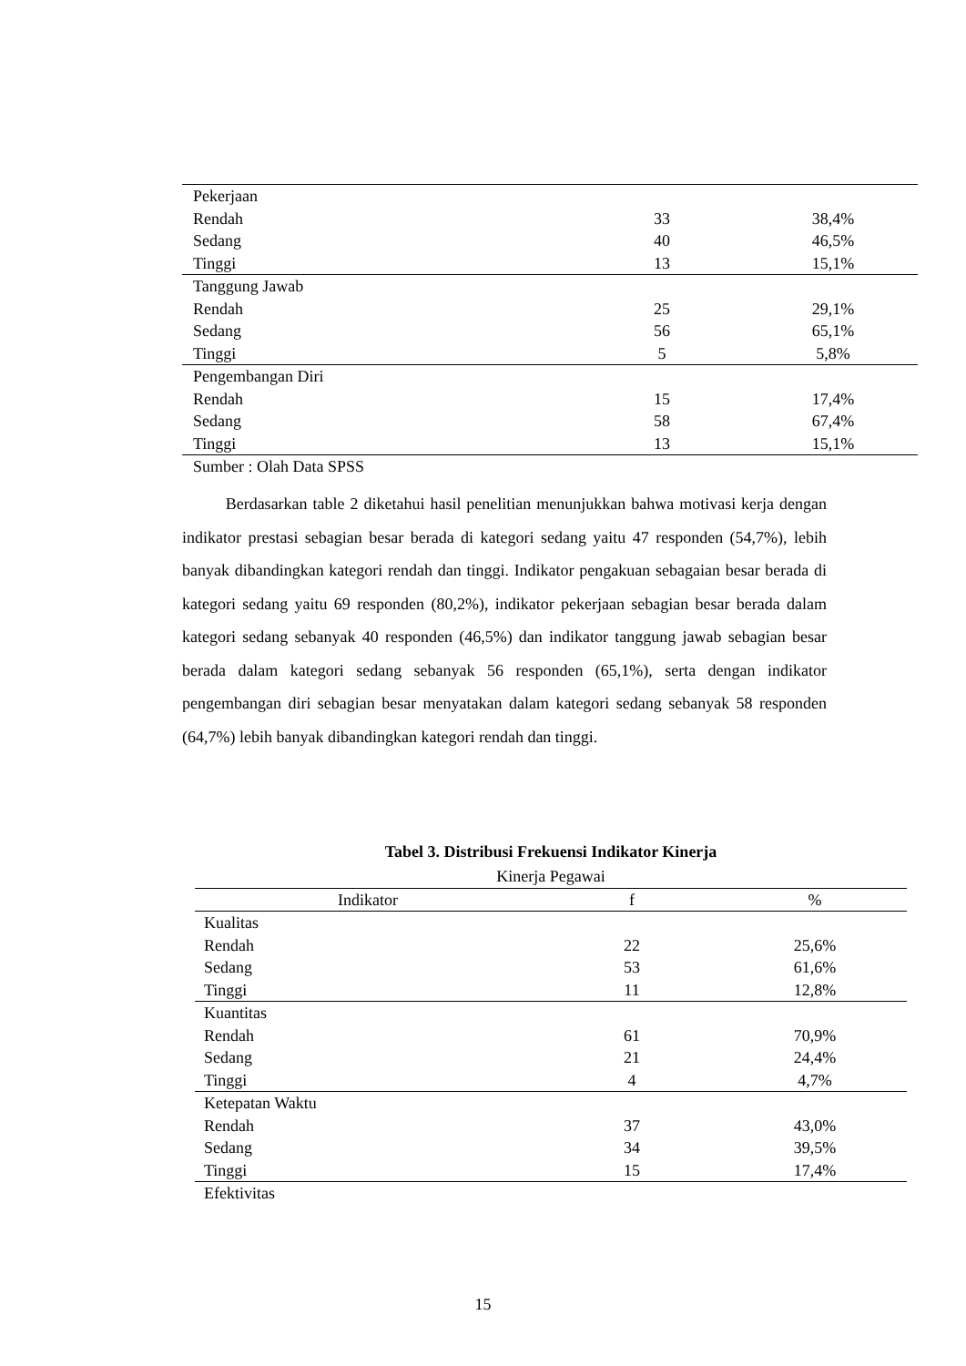| Pekerjaan | | |
| Rendah | 33 | 38,4% |
| Sedang | 40 | 46,5% |
| Tinggi | 13 | 15,1% |
| Tanggung Jawab | | |
| Rendah | 25 | 29,1% |
| Sedang | 56 | 65,1% |
| Tinggi | 5 | 5,8% |
| Pengembangan Diri | | |
| Rendah | 15 | 17,4% |
| Sedang | 58 | 67,4% |
| Tinggi | 13 | 15,1% |
Sumber : Olah Data SPSS
Berdasarkan table 2 diketahui hasil penelitian menunjukkan bahwa motivasi kerja dengan indikator prestasi sebagian besar berada di kategori sedang yaitu 47 responden (54,7%), lebih banyak dibandingkan kategori rendah dan tinggi. Indikator pengakuan sebagaian besar berada di kategori sedang yaitu 69 responden (80,2%), indikator pekerjaan sebagian besar berada dalam kategori sedang sebanyak 40 responden (46,5%) dan indikator tanggung jawab sebagian besar berada dalam kategori sedang sebanyak 56 responden (65,1%), serta dengan indikator pengembangan diri sebagian besar menyatakan dalam kategori sedang sebanyak 58 responden (64,7%) lebih banyak dibandingkan kategori rendah dan tinggi.
Tabel 3. Distribusi Frekuensi Indikator Kinerja
| Kinerja Pegawai | | |
| --- | --- | --- |
| Indikator | f | % |
| Kualitas | | |
| Rendah | 22 | 25,6% |
| Sedang | 53 | 61,6% |
| Tinggi | 11 | 12,8% |
| Kuantitas | | |
| Rendah | 61 | 70,9% |
| Sedang | 21 | 24,4% |
| Tinggi | 4 | 4,7% |
| Ketepatan Waktu | | |
| Rendah | 37 | 43,0% |
| Sedang | 34 | 39,5% |
| Tinggi | 15 | 17,4% |
| Efektivitas | | |
15